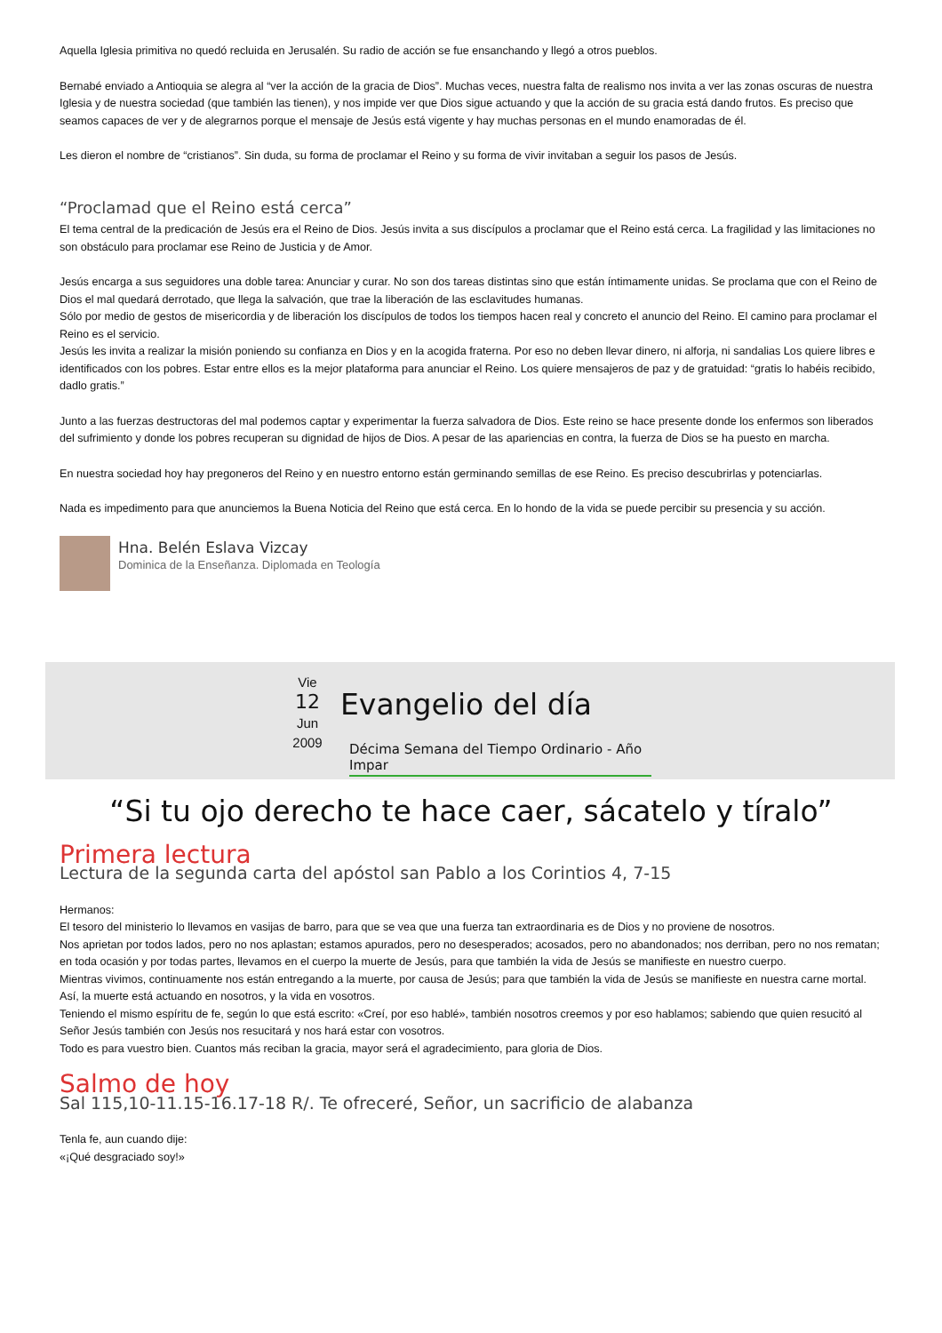Aquella Iglesia primitiva no quedó recluida en Jerusalén. Su radio de acción se fue ensanchando y llegó a otros pueblos.
Bernabé enviado a Antioquia se alegra al “ver la acción de la gracia de Dios”. Muchas veces, nuestra falta de realismo nos invita a ver las zonas oscuras de nuestra Iglesia y de nuestra sociedad (que también las tienen), y nos impide ver que Dios sigue actuando y que la acción de su gracia está dando frutos. Es preciso que seamos capaces de ver y de alegrarnos porque el mensaje de Jesús está vigente y hay muchas personas en el mundo enamoradas de él.
Les dieron el nombre de “cristianos”. Sin duda, su forma de proclamar el Reino y su forma de vivir invitaban a seguir los pasos de Jesús.
“Proclamad que el Reino está cerca”
El tema central de la predicación de Jesús era el Reino de Dios. Jesús invita a sus discípulos a proclamar que el Reino está cerca. La fragilidad y las limitaciones no son obstáculo para proclamar ese Reino de Justicia y de Amor.
Jesús encarga a sus seguidores una doble tarea: Anunciar y curar. No son dos tareas distintas sino que están íntimamente unidas. Se proclama que con el Reino de Dios el mal quedará derrotado, que llega la salvación, que trae la liberación de las esclavitudes humanas.
Sólo por medio de gestos de misericordia y de liberación los discípulos de todos los tiempos hacen real y concreto el anuncio del Reino. El camino para proclamar el Reino es el servicio.
Jesús les invita a realizar la misión poniendo su confianza en Dios y en la acogida fraterna. Por eso no deben llevar dinero, ni alforja, ni sandalias Los quiere libres e identificados con los pobres. Estar entre ellos es la mejor plataforma para anunciar el Reino. Los quiere mensajeros de paz y de gratuidad: “gratis lo habéis recibido, dadlo gratis.”
Junto a las fuerzas destructoras del mal podemos captar y experimentar la fuerza salvadora de Dios. Este reino se hace presente donde los enfermos son liberados del sufrimiento y donde los pobres recuperan su dignidad de hijos de Dios. A pesar de las apariencias en contra, la fuerza de Dios se ha puesto en marcha.
En nuestra sociedad hoy hay pregoneros del Reino y en nuestro entorno están germinando semillas de ese Reino. Es preciso descubrirlas y potenciarlas.
Nada es impedimento para que anunciemos la Buena Noticia del Reino que está cerca. En lo hondo de la vida se puede percibir su presencia y su acción.
Hna. Belén Eslava Vizcay
Dominica de la Enseñanza. Diplomada en Teología
Vie
12
Jun
2009
Evangelio del día
Décima Semana del Tiempo Ordinario - Año Impar
“Si tu ojo derecho te hace caer, sácatelo y tíralo”
Primera lectura
Lectura de la segunda carta del apóstol san Pablo a los Corintios 4, 7-15
Hermanos:
El tesoro del ministerio lo llevamos en vasijas de barro, para que se vea que una fuerza tan extraordinaria es de Dios y no proviene de nosotros.
Nos aprietan por todos lados, pero no nos aplastan; estamos apurados, pero no desesperados; acosados, pero no abandonados; nos derriban, pero no nos rematan; en toda ocasión y por todas partes, llevamos en el cuerpo la muerte de Jesús, para que también la vida de Jesús se manifieste en nuestro cuerpo.
Mientras vivimos, continuamente nos están entregando a la muerte, por causa de Jesús; para que también la vida de Jesús se manifieste en nuestra carne mortal. Así, la muerte está actuando en nosotros, y la vida en vosotros.
Teniendo el mismo espíritu de fe, según lo que está escrito: «Creí, por eso hablé», también nosotros creemos y por eso hablamos; sabiendo que quien resucitó al Señor Jesús también con Jesús nos resucitará y nos hará estar con vosotros.
Todo es para vuestro bien. Cuantos más reciban la gracia, mayor será el agradecimiento, para gloria de Dios.
Salmo de hoy
Sal 115,10-11.15-16.17-18 R/. Te ofreceré, Señor, un sacrificio de alabanza
Tenla fe, aun cuando dije:
«¡Qué desgraciado soy!»